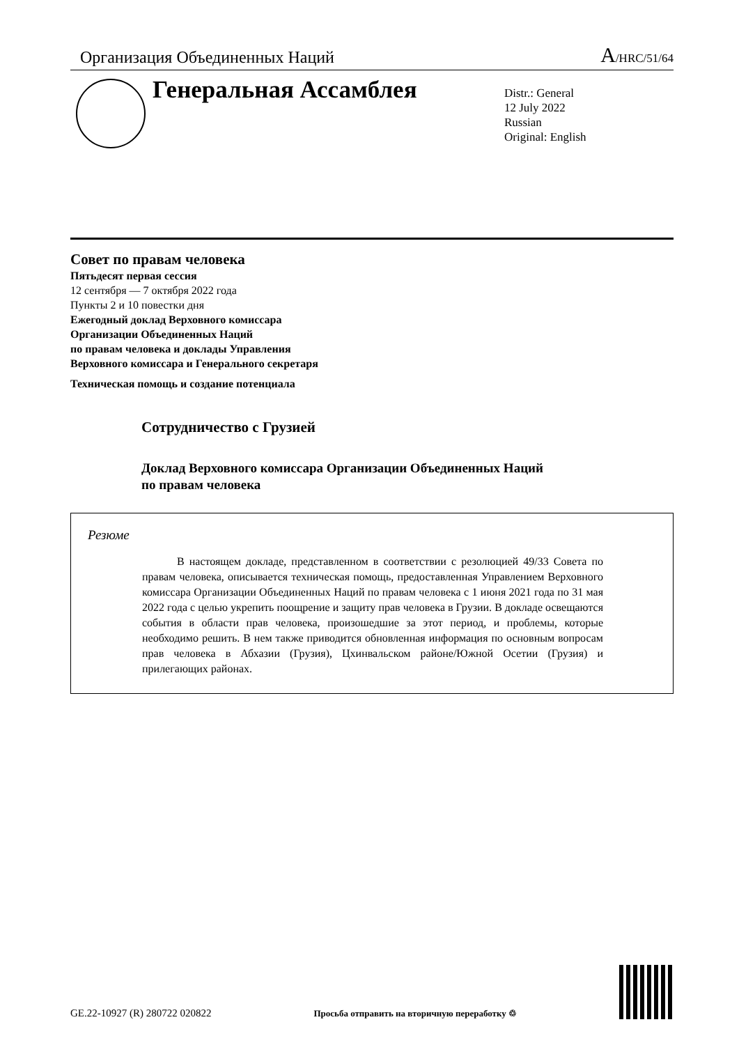Организация Объединенных Наций A/HRC/51/64
Генеральная Ассамблея
Distr.: General
12 July 2022
Russian
Original: English
Совет по правам человека
Пятьдесят первая сессия
12 сентября — 7 октября 2022 года
Пункты 2 и 10 повестки дня
Ежегодный доклад Верховного комиссара
Организации Объединенных Наций
по правам человека и доклады Управления
Верховного комиссара и Генерального секретаря
Техническая помощь и создание потенциала
Сотрудничество с Грузией
Доклад Верховного комиссара Организации Объединенных Наций
по правам человека
Резюме
В настоящем докладе, представленном в соответствии с резолюцией 49/33 Совета по правам человека, описывается техническая помощь, предоставленная Управлением Верховного комиссара Организации Объединенных Наций по правам человека с 1 июня 2021 года по 31 мая 2022 года с целью укрепить поощрение и защиту прав человека в Грузии. В докладе освещаются события в области прав человека, произошедшие за этот период, и проблемы, которые необходимо решить. В нем также приводится обновленная информация по основным вопросам прав человека в Абхазии (Грузия), Цхинвальском районе/Южной Осетии (Грузия) и прилегающих районах.
GE.22-10927 (R) 280722 020822 Просьба отправить на вторичную переработку ♲